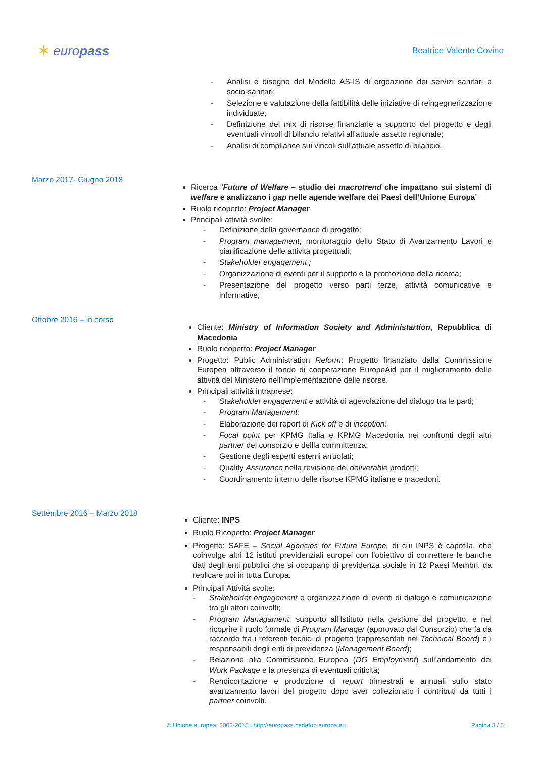✶ europass
Beatrice Valente Covino
- Analisi e disegno del Modello AS-IS di ergoazione dei servizi sanitari e socio-sanitari;
- Selezione e valutazione della fattibilità delle iniziative di reingegnerizzazione individuate;
- Definizione del mix di risorse finanziarie a supporto del progetto e degli eventuali vincoli di bilancio relativi all’attuale assetto regionale;
- Analisi di compliance sui vincoli sull’attuale assetto di bilancio.
Marzo 2017- Giugno 2018
Ricerca "Future of Welfare – studio dei macrotrend che impattano sui sistemi di welfare e analizzano i gap nelle agende welfare dei Paesi dell’Unione Europa”
Ruolo ricoperto: Project Manager
Principali attività svolte:
- Definizione della governance di progetto;
- Program management, monitoraggio dello Stato di Avanzamento Lavori e pianificazione delle attività progettuali;
- Stakeholder engagement ;
- Organizzazione di eventi per il supporto e la promozione della ricerca;
- Presentazione del progetto verso parti terze, attività comunicative e informative;
Ottobre 2016 – in corso
Cliente: Ministry of Information Society and Administartion, Repubblica di Macedonia
Ruolo ricoperto: Project Manager
Progetto: Public Administration Reform: Progetto finanziato dalla Commissione Europea attraverso il fondo di cooperazione EuropeAid per il miglioramento delle attività del Ministero nell’implementazione delle risorse.
Principali attività intraprese:
- Stakeholder engagement e attività di agevolazione del dialogo tra le parti;
- Program Management;
- Elaborazione dei report di Kick off e di inception;
- Focal point per KPMG Italia e KPMG Macedonia nei confronti degli altri partner del consorzio e dellla committenza;
- Gestione degli esperti esterni arruolati;
- Quality Assurance nella revisione dei deliverable prodotti;
- Coordinamento interno delle risorse KPMG italiane e macedoni.
Settembre 2016 – Marzo 2018
Cliente: INPS
Ruolo Ricoperto: Project Manager
Progetto: SAFE – Social Agencies for Future Europe, di cui INPS è capofila, che coinvolge altri 12 istituti previdenziali europei con l’obiettivo di connettere le banche dati degli enti pubblici che si occupano di previdenza sociale in 12 Paesi Membri, da replicare poi in tutta Europa.
Principali Attività svolte:
- Stakeholder engagement e organizzazione di eventi di dialogo e comunicazione tra gli attori coinvolti;
- Program Managament, supporto all’Istituto nella gestione del progetto, e nel ricoprire il ruolo formale di Program Manager (approvato dal Consorzio) che fa da raccordo tra i referenti tecnici di progetto (rappresentati nel Technical Board) e i responsabili degli enti di previdenza (Management Board);
- Relazione alla Commissione Europea (DG Employment) sull’andamento dei Work Package e la presenza di eventuali criticità;
- Rendicontazione e produzione di report trimestrali e annuali sullo stato avanzamento lavori del progetto dopo aver collezionato i contributi da tutti i partner coinvolti.
© Unione europea, 2002-2015 | http://europass.cedefop.europa.eu Pagina 3 / 6